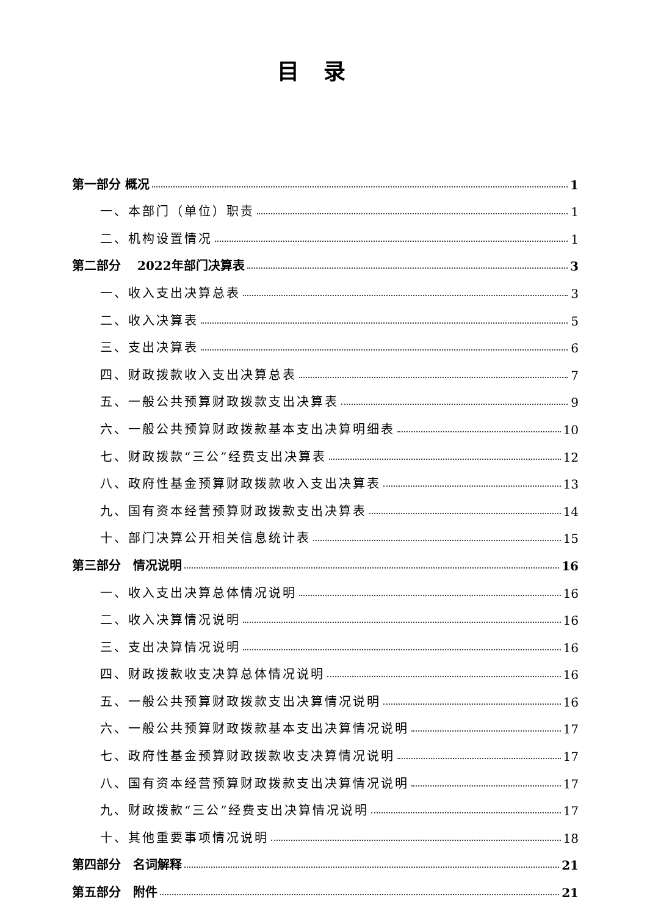目录
第一部分 概况 1
一、本部门（单位）职责 1
二、机构设置情况 1
第二部分　 2022年部门决算表 3
一、收入支出决算总表 3
二、收入决算表 5
三、支出决算表 6
四、财政拨款收入支出决算总表 7
五、一般公共预算财政拨款支出决算表 9
六、一般公共预算财政拨款基本支出决算明细表 10
七、财政拨款“三公”经费支出决算表 12
八、政府性基金预算财政拨款收入支出决算表 13
九、国有资本经营预算财政拨款支出决算表 14
十、部门决算公开相关信息统计表 15
第三部分　情况说明 16
一、收入支出决算总体情况说明 16
二、收入决算情况说明 16
三、支出决算情况说明 16
四、财政拨款收支决算总体情况说明 16
五、一般公共预算财政拨款支出决算情况说明 16
六、一般公共预算财政拨款基本支出决算情况说明 17
七、政府性基金预算财政拨款收支决算情况说明 17
八、国有资本经营预算财政拨款支出决算情况说明 17
九、财政拨款“三公”经费支出决算情况说明 17
十、其他重要事项情况说明 18
第四部分　名词解释 21
第五部分　附件 21